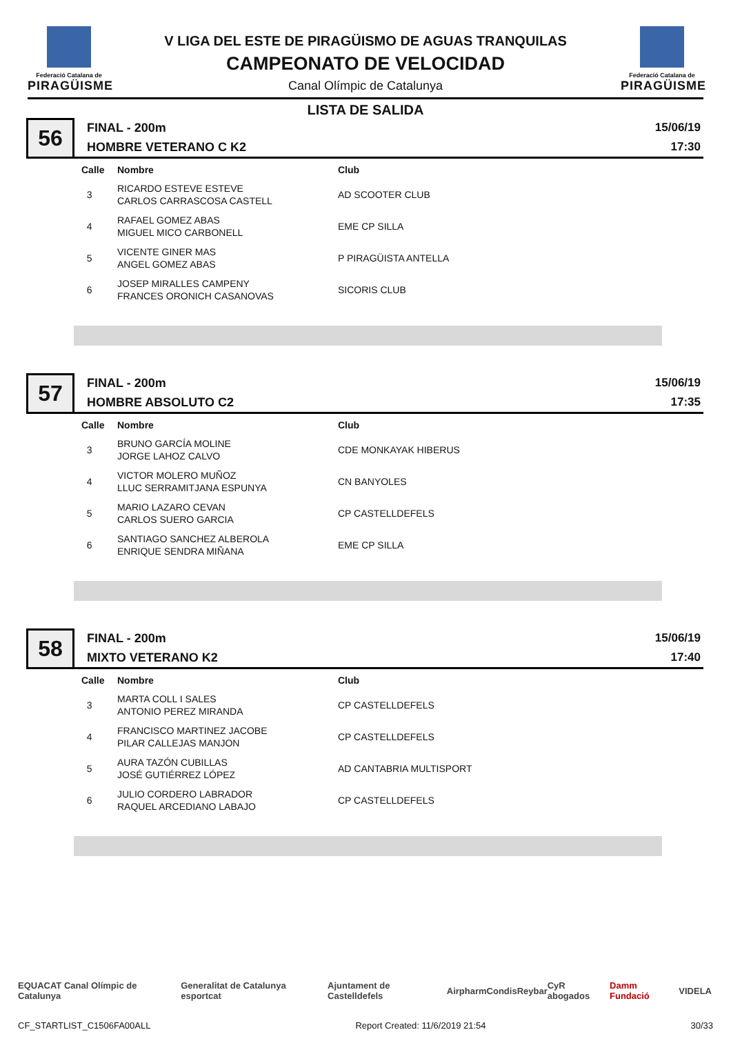Federació Catalana de
PIRAGÜISME
V LIGA DEL ESTE DE PIRAGÜISMO DE AGUAS TRANQUILAS
CAMPEONATO DE VELOCIDAD
Canal Olímpic de Catalunya
Federació Catalana de
PIRAGÜISME
LISTA DE SALIDA
56
FINAL - 200m
HOMBRE VETERANO C K2
15/06/19
17:30
| Calle | Nombre | Club |
| --- | --- | --- |
| 3 | RICARDO ESTEVE ESTEVE CARLOS CARRASCOSA CASTELL | AD SCOOTER CLUB |
| 4 | RAFAEL GOMEZ ABAS MIGUEL MICO CARBONELL | EME CP SILLA |
| 5 | VICENTE GINER MAS ANGEL GOMEZ ABAS | P PIRAGÜISTA ANTELLA |
| 6 | JOSEP MIRALLES CAMPENY FRANCES ORONICH CASANOVAS | SICORIS CLUB |
57
FINAL - 200m
HOMBRE ABSOLUTO C2
15/06/19
17:35
| Calle | Nombre | Club |
| --- | --- | --- |
| 3 | BRUNO GARCÍA MOLINE JORGE LAHOZ CALVO | CDE MONKAYAK HIBERUS |
| 4 | VICTOR MOLERO MUÑOZ LLUC SERRAMITJANA ESPUNYA | CN BANYOLES |
| 5 | MARIO LAZARO CEVAN CARLOS SUERO GARCIA | CP CASTELLDEFELS |
| 6 | SANTIAGO SANCHEZ ALBEROLA ENRIQUE SENDRA MIÑANA | EME CP SILLA |
58
FINAL - 200m
MIXTO VETERANO K2
15/06/19
17:40
| Calle | Nombre | Club |
| --- | --- | --- |
| 3 | MARTA COLL I SALES ANTONIO PEREZ MIRANDA | CP CASTELLDEFELS |
| 4 | FRANCISCO MARTINEZ JACOBE PILAR CALLEJAS MANJON | CP CASTELLDEFELS |
| 5 | AURA TAZÓN CUBILLAS JOSÉ GUTIÉRREZ LÓPEZ | AD CANTABRIA MULTISPORT |
| 6 | JULIO CORDERO LABRADOR RAQUEL ARCEDIANO LABAJO | CP CASTELLDEFELS |
EQUACAT Canal Olímpic de Catalunya Generalitat de Catalunya esportcat Ajuntament de Castelldefels Airpharm Condis Reybar CyR abogados Damm Fundació VIDELA
CF_STARTLIST_C1506FA00ALL Report Created: 11/6/2019 21:54 30/33